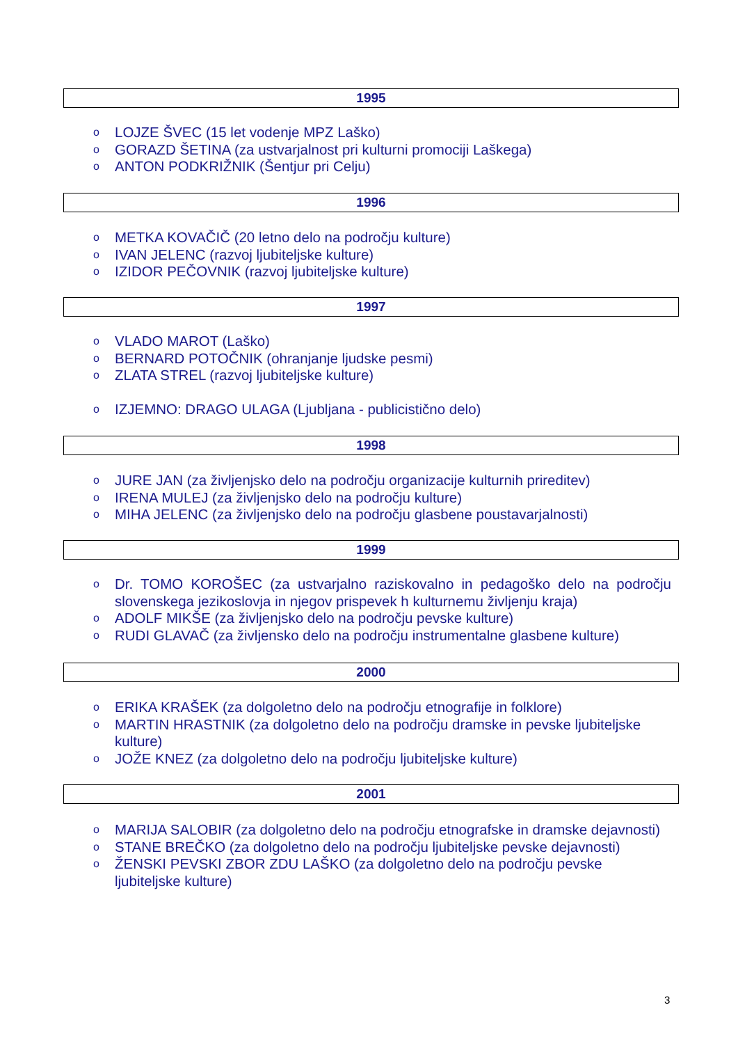1995
o LOJZE ŠVEC (15 let vodenje MPZ Laško)
o GORAZD ŠETINA (za ustvarjalnost pri kulturni promociji Laškega)
o ANTON PODKRIŽNIK (Šentjur pri Celju)
1996
o METKA KOVAČIČ (20 letno delo na področju kulture)
o IVAN JELENC (razvoj ljubiteljske kulture)
o IZIDOR PEČOVNIK (razvoj ljubiteljske kulture)
1997
o VLADO MAROT (Laško)
o BERNARD POTOČNIK (ohranjanje ljudske pesmi)
o ZLATA STREL (razvoj ljubiteljske kulture)
o IZJEMNO: DRAGO ULAGA (Ljubljana - publicistično delo)
1998
o JURE JAN (za življenjsko delo na področju organizacije kulturnih prireditev)
o IRENA MULEJ (za življenjsko delo na področju kulture)
o MIHA JELENC (za življenjsko delo na področju glasbene poustavarjalnosti)
1999
o Dr. TOMO KOROŠEC (za ustvarjalno raziskovalno in pedagoško delo na področju slovenskega jezikoslovja in njegov prispevek h kulturnemu življenju kraja)
o ADOLF MIKŠE (za življenjsko delo na področju pevske kulture)
o RUDI GLAVAČ (za življensko delo na področju instrumentalne glasbene kulture)
2000
o ERIKA KRAŠEK (za dolgoletno delo na področju etnografije in folklore)
o MARTIN HRASTNIK (za dolgoletno delo na področju dramske in pevske ljubiteljske kulture)
o JOŽE KNEZ (za dolgoletno delo na področju ljubiteljske kulture)
2001
o MARIJA SALOBIR (za dolgoletno delo na področju etnografske in dramske dejavnosti)
o STANE BREČKO (za dolgoletno delo na področju ljubiteljske pevske dejavnosti)
o ŽENSKI PEVSKI ZBOR ZDU LAŠKO (za dolgoletno delo na področju pevske ljubiteljske kulture)
3